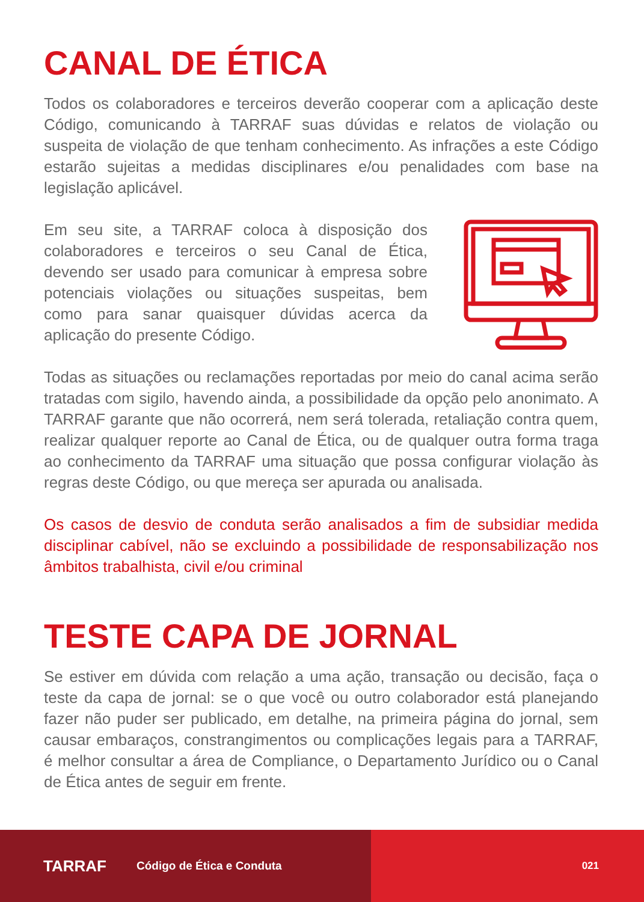CANAL DE ÉTICA
Todos os colaboradores e terceiros deverão cooperar com a aplicação deste Código, comunicando à TARRAF suas dúvidas e relatos de violação ou suspeita de violação de que tenham conhecimento. As infrações a este Código estarão sujeitas a medidas disciplinares e/ou penalidades com base na legislação aplicável.
Em seu site, a TARRAF coloca à disposição dos colaboradores e terceiros o seu Canal de Ética, devendo ser usado para comunicar à empresa sobre potenciais violações ou situações suspeitas, bem como para sanar quaisquer dúvidas acerca da aplicação do presente Código.
Todas as situações ou reclamações reportadas por meio do canal acima serão tratadas com sigilo, havendo ainda, a possibilidade da opção pelo anonimato. A TARRAF garante que não ocorrerá, nem será tolerada, retaliação contra quem, realizar qualquer reporte ao Canal de Ética, ou de qualquer outra forma traga ao conhecimento da TARRAF uma situação que possa configurar violação às regras deste Código, ou que mereça ser apurada ou analisada.
Os casos de desvio de conduta serão analisados a fim de subsidiar medida disciplinar cabível, não se excluindo a possibilidade de responsabilização nos âmbitos trabalhista, civil e/ou criminal
TESTE CAPA DE JORNAL
Se estiver em dúvida com relação a uma ação, transação ou decisão, faça o teste da capa de jornal: se o que você ou outro colaborador está planejando fazer não puder ser publicado, em detalhe, na primeira página do jornal, sem causar embaraços, constrangimentos ou complicações legais para a TARRAF, é melhor consultar a área de Compliance, o Departamento Jurídico ou o Canal de Ética antes de seguir em frente.
TARRAF Código de Ética e Conduta 021